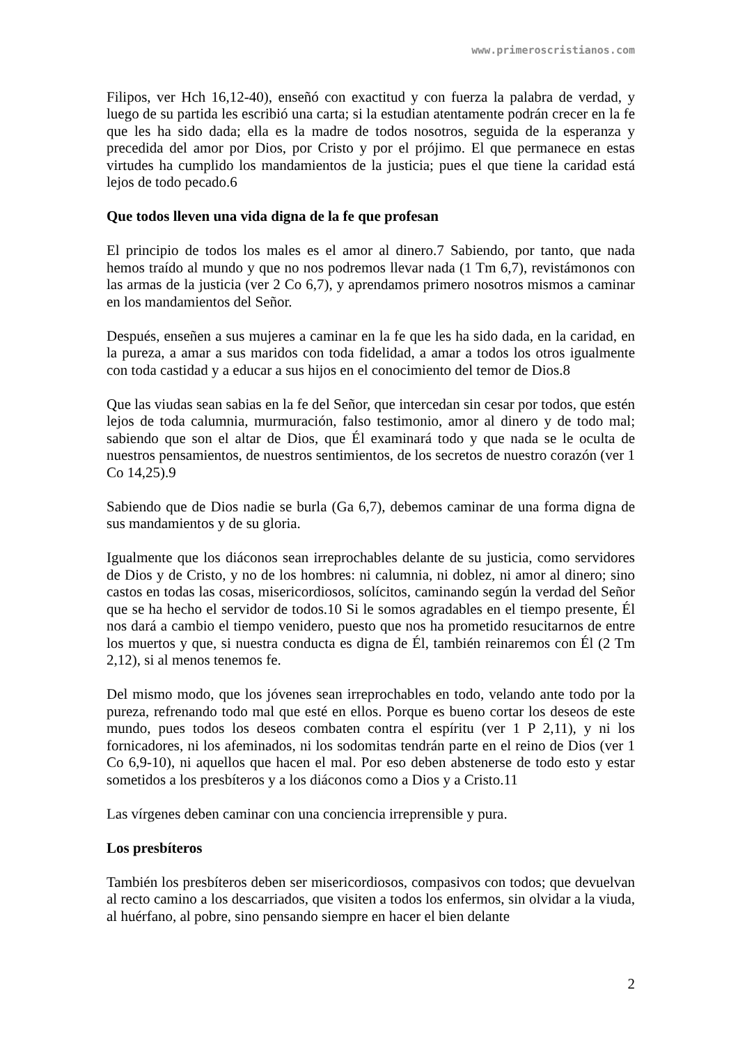www.primeroscristianos.com
Filipos, ver Hch 16,12-40), enseñó con exactitud y con fuerza la palabra de verdad, y luego de su partida les escribió una carta; si la estudian atentamente podrán crecer en la fe que les ha sido dada; ella es la madre de todos nosotros, seguida de la esperanza y precedida del amor por Dios, por Cristo y por el prójimo. El que permanece en estas virtudes ha cumplido los mandamientos de la justicia; pues el que tiene la caridad está lejos de todo pecado.6
Que todos lleven una vida digna de la fe que profesan
El principio de todos los males es el amor al dinero.7 Sabiendo, por tanto, que nada hemos traído al mundo y que no nos podremos llevar nada (1 Tm 6,7), revistámonos con las armas de la justicia (ver 2 Co 6,7), y aprendamos primero nosotros mismos a caminar en los mandamientos del Señor.
Después, enseñen a sus mujeres a caminar en la fe que les ha sido dada, en la caridad, en la pureza, a amar a sus maridos con toda fidelidad, a amar a todos los otros igualmente con toda castidad y a educar a sus hijos en el conocimiento del temor de Dios.8
Que las viudas sean sabias en la fe del Señor, que intercedan sin cesar por todos, que estén lejos de toda calumnia, murmuración, falso testimonio, amor al dinero y de todo mal; sabiendo que son el altar de Dios, que Él examinará todo y que nada se le oculta de nuestros pensamientos, de nuestros sentimientos, de los secretos de nuestro corazón (ver 1 Co 14,25).9
Sabiendo que de Dios nadie se burla (Ga 6,7), debemos caminar de una forma digna de sus mandamientos y de su gloria.
Igualmente que los diáconos sean irreprochables delante de su justicia, como servidores de Dios y de Cristo, y no de los hombres: ni calumnia, ni doblez, ni amor al dinero; sino castos en todas las cosas, misericordiosos, solícitos, caminando según la verdad del Señor que se ha hecho el servidor de todos.10 Si le somos agradables en el tiempo presente, Él nos dará a cambio el tiempo venidero, puesto que nos ha prometido resucitarnos de entre los muertos y que, si nuestra conducta es digna de Él, también reinaremos con Él (2 Tm 2,12), si al menos tenemos fe.
Del mismo modo, que los jóvenes sean irreprochables en todo, velando ante todo por la pureza, refrenando todo mal que esté en ellos. Porque es bueno cortar los deseos de este mundo, pues todos los deseos combaten contra el espíritu (ver 1 P 2,11), y ni los fornicadores, ni los afeminados, ni los sodomitas tendrán parte en el reino de Dios (ver 1 Co 6,9-10), ni aquellos que hacen el mal. Por eso deben abstenerse de todo esto y estar sometidos a los presbíteros y a los diáconos como a Dios y a Cristo.11
Las vírgenes deben caminar con una conciencia irreprensible y pura.
Los presbíteros
También los presbíteros deben ser misericordiosos, compasivos con todos; que devuelvan al recto camino a los descarriados, que visiten a todos los enfermos, sin olvidar a la viuda, al huérfano, al pobre, sino pensando siempre en hacer el bien delante
2